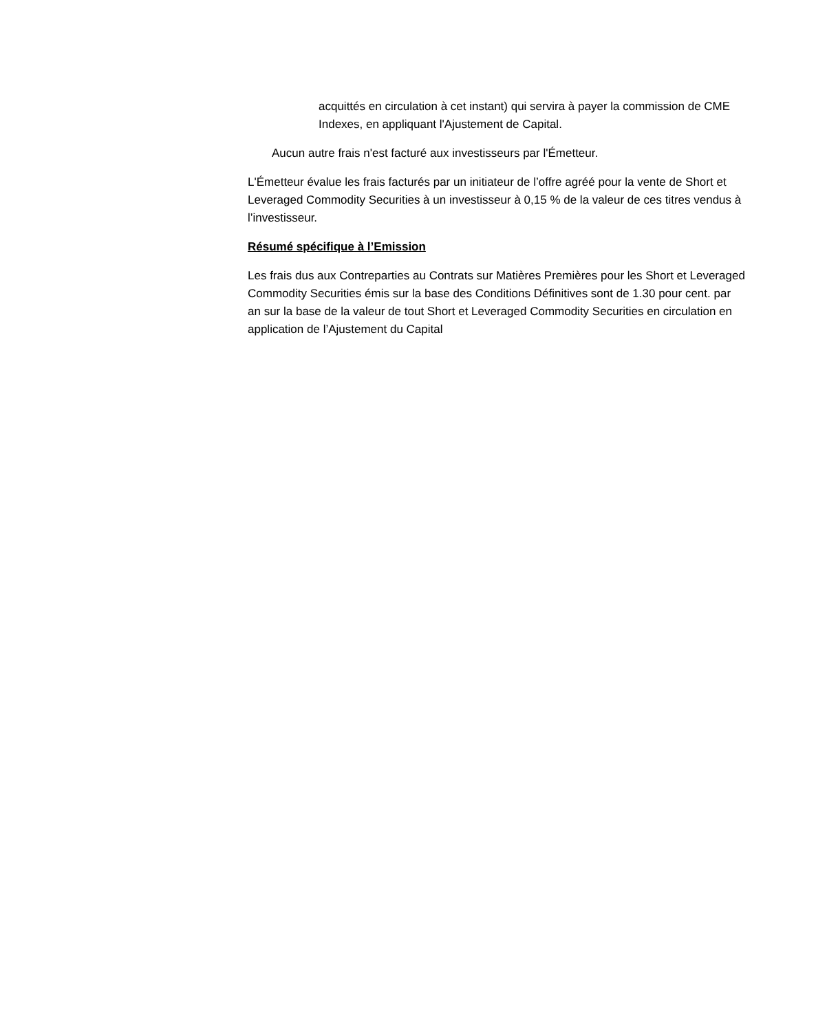acquittés en circulation à cet instant) qui servira à payer la commission de CME Indexes, en appliquant l'Ajustement de Capital.
Aucun autre frais n'est facturé aux investisseurs par l'Émetteur.
L'Émetteur évalue les frais facturés par un initiateur de l’offre agréé pour la vente de Short et Leveraged Commodity Securities à un investisseur à 0,15 % de la valeur de ces titres vendus à l’investisseur.
Résumé spécifique à l’Emission
Les frais dus aux Contreparties au Contrats sur Matières Premières pour les Short et Leveraged Commodity Securities émis sur la base des Conditions Définitives sont de 1.30 pour cent. par an sur la base de la valeur de tout Short et Leveraged Commodity Securities en circulation en application de l’Ajustement du Capital